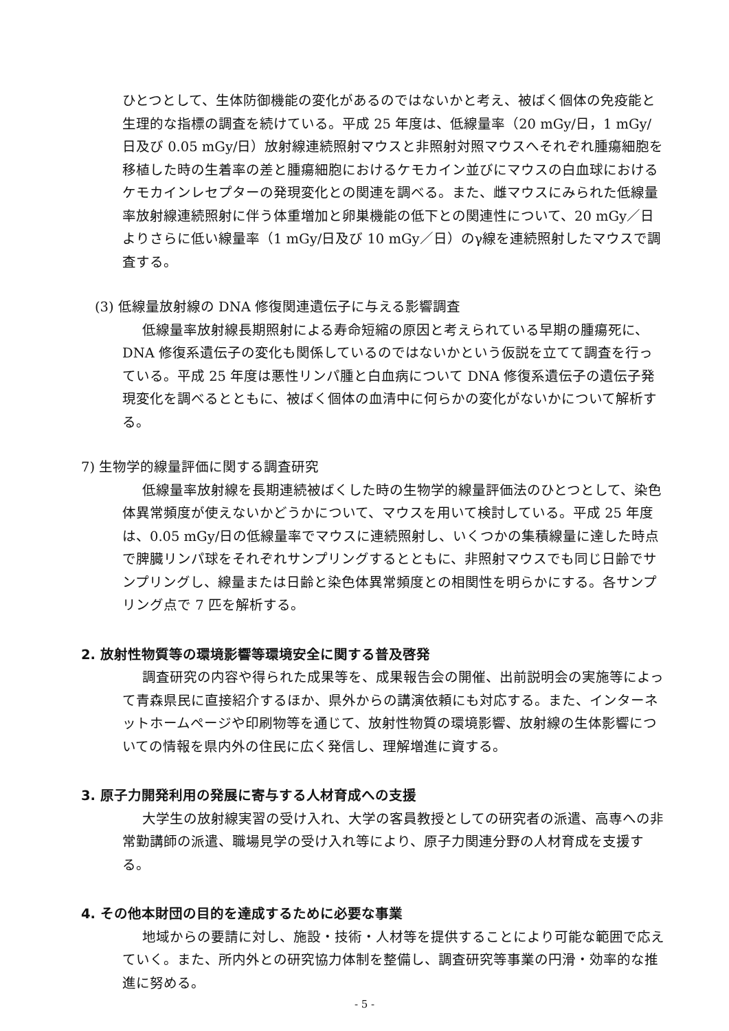ひとつとして、生体防御機能の変化があるのではないかと考え、被ばく個体の免疫能と生理的な指標の調査を続けている。平成 25 年度は、低線量率（20 mGy/日，1 mGy/日及び 0.05 mGy/日）放射線連続照射マウスと非照射対照マウスへそれぞれ腫瘍細胞を移植した時の生着率の差と腫瘍細胞におけるケモカイン並びにマウスの白血球におけるケモカインレセプターの発現変化との関連を調べる。また、雌マウスにみられた低線量率放射線連続照射に伴う体重増加と卵巣機能の低下との関連性について、20 mGy／日よりさらに低い線量率（1 mGy/日及び 10 mGy／日）のγ線を連続照射したマウスで調査する。
(3) 低線量放射線の DNA 修復関連遺伝子に与える影響調査
低線量率放射線長期照射による寿命短縮の原因と考えられている早期の腫瘍死に、DNA 修復系遺伝子の変化も関係しているのではないかという仮説を立てて調査を行っている。平成 25 年度は悪性リンパ腫と白血病について DNA 修復系遺伝子の遺伝子発現変化を調べるとともに、被ばく個体の血清中に何らかの変化がないかについて解析する。
7) 生物学的線量評価に関する調査研究
低線量率放射線を長期連続被ばくした時の生物学的線量評価法のひとつとして、染色体異常頻度が使えないかどうかについて、マウスを用いて検討している。平成 25 年度は、0.05 mGy/日の低線量率でマウスに連続照射し、いくつかの集積線量に達した時点で脾臓リンパ球をそれぞれサンプリングするとともに、非照射マウスでも同じ日齢でサンプリングし、線量または日齢と染色体異常頻度との相関性を明らかにする。各サンプリング点で 7 匹を解析する。
2. 放射性物質等の環境影響等環境安全に関する普及啓発
調査研究の内容や得られた成果等を、成果報告会の開催、出前説明会の実施等によって青森県民に直接紹介するほか、県外からの講演依頼にも対応する。また、インターネットホームページや印刷物等を通じて、放射性物質の環境影響、放射線の生体影響についての情報を県内外の住民に広く発信し、理解増進に資する。
3. 原子力開発利用の発展に寄与する人材育成への支援
大学生の放射線実習の受け入れ、大学の客員教授としての研究者の派遣、高専への非常勤講師の派遣、職場見学の受け入れ等により、原子力関連分野の人材育成を支援する。
4. その他本財団の目的を達成するために必要な事業
地域からの要請に対し、施設・技術・人材等を提供することにより可能な範囲で応えていく。また、所内外との研究協力体制を整備し、調査研究等事業の円滑・効率的な推進に努める。
- 5 -